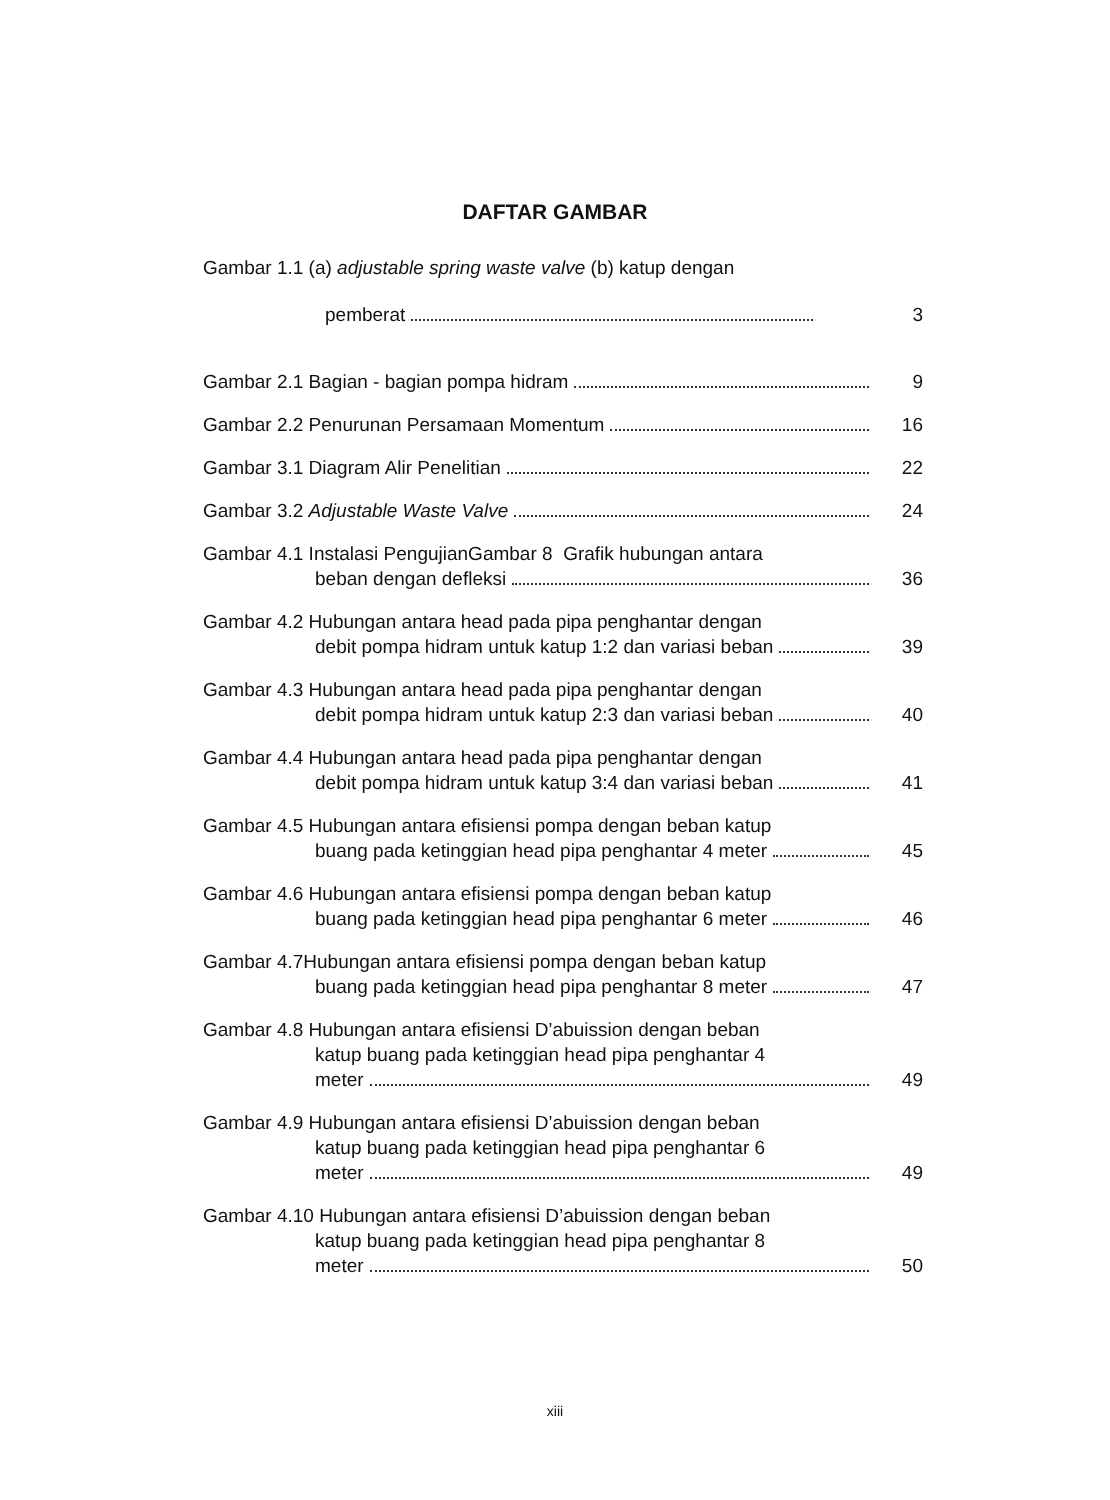DAFTAR GAMBAR
Gambar 1.1 (a) adjustable spring waste valve (b) katup dengan
pemberat 3
Gambar 2.1 Bagian - bagian pompa hidram 9
Gambar 2.2 Penurunan Persamaan Momentum 16
Gambar 3.1 Diagram Alir Penelitian 22
Gambar 3.2 Adjustable Waste Valve 24
Gambar 4.1 Instalasi PengujianGambar 8 Grafik hubungan antara
beban dengan defleksi 36
Gambar 4.2 Hubungan antara head pada pipa penghantar dengan
debit pompa hidram untuk katup 1:2 dan variasi beban 39
Gambar 4.3 Hubungan antara head pada pipa penghantar dengan
debit pompa hidram untuk katup 2:3 dan variasi beban 40
Gambar 4.4 Hubungan antara head pada pipa penghantar dengan
debit pompa hidram untuk katup 3:4 dan variasi beban 41
Gambar 4.5 Hubungan antara efisiensi pompa dengan beban katup
buang pada ketinggian head pipa penghantar 4 meter 45
Gambar 4.6 Hubungan antara efisiensi pompa dengan beban katup
buang pada ketinggian head pipa penghantar 6 meter 46
Gambar 4.7Hubungan antara efisiensi pompa dengan beban katup
buang pada ketinggian head pipa penghantar 8 meter 47
Gambar 4.8 Hubungan antara efisiensi D’abuission dengan beban
katup buang pada ketinggian head pipa penghantar 4
meter 49
Gambar 4.9 Hubungan antara efisiensi D’abuission dengan beban
katup buang pada ketinggian head pipa penghantar 6
meter 49
Gambar 4.10 Hubungan antara efisiensi D’abuission dengan beban
katup buang pada ketinggian head pipa penghantar 8
meter 50
xiii